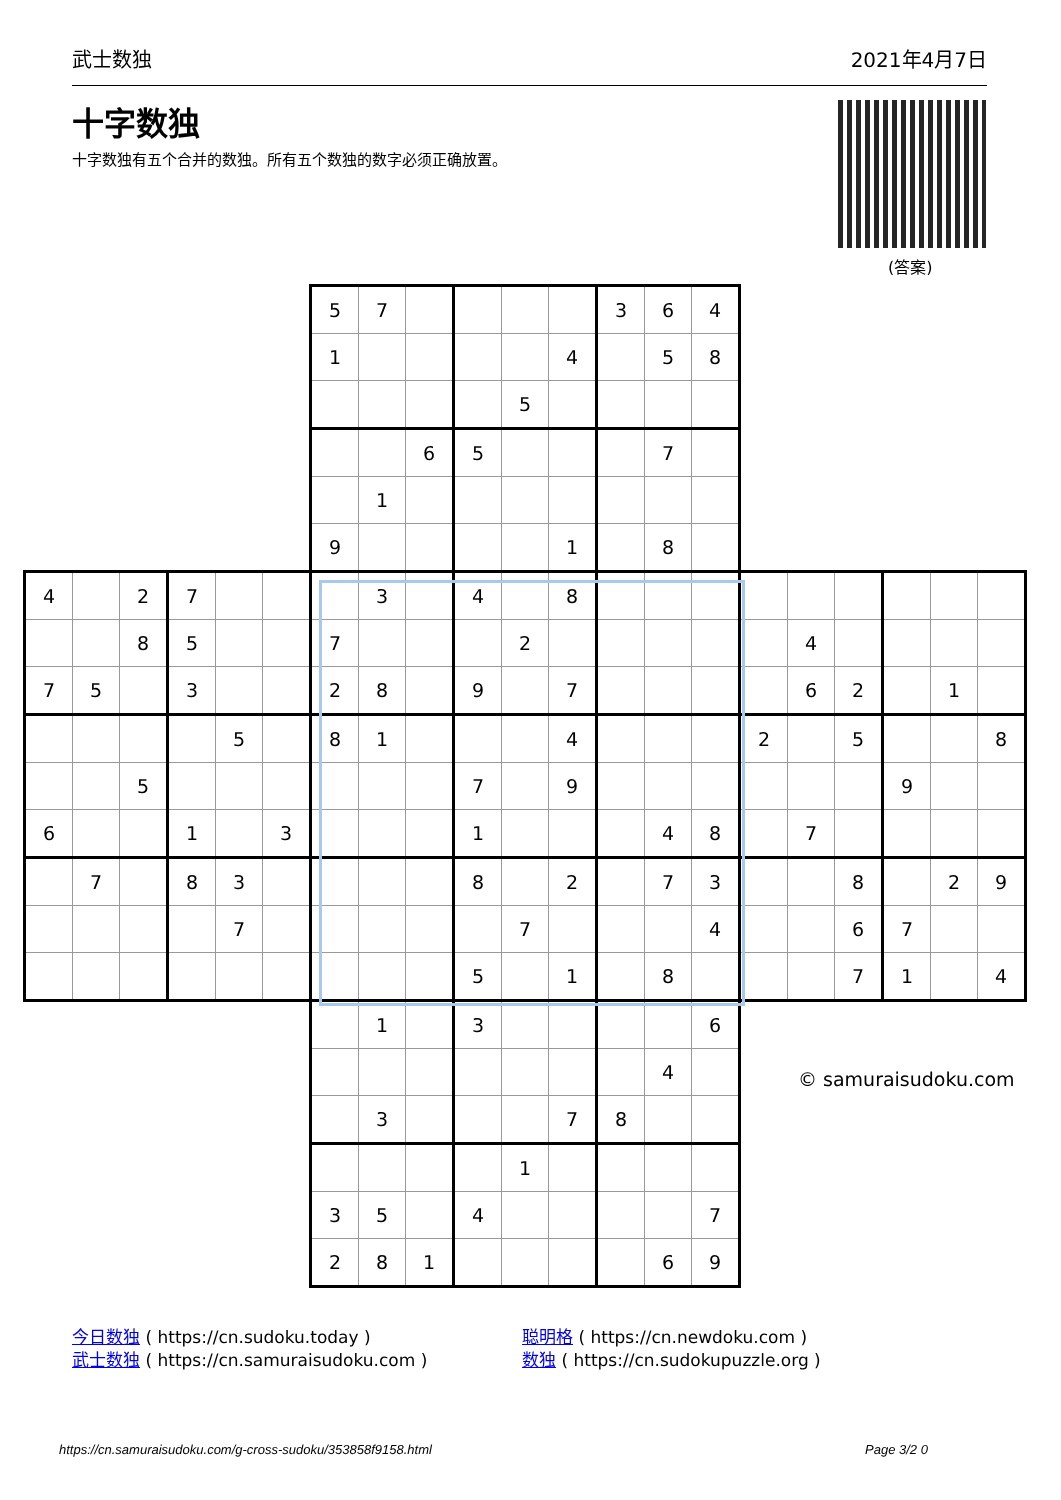武士数独 2021年4月7日
十字数独
十字数独有五个合并的数独。所有五个数独的数字必须正确放置。
(答案)
| | | | | | | 5 | 7 | | | | | 3 | 6 | 4 | | | | | | |
| | | | | | | 1 | | | | | 4 | | 5 | 8 | | | | | | |
| | | | | | | | | | | 5 | | | | | | | | | | |
| | | | | | | | | 6 | 5 | | | | 7 | | | | | | | |
| | | | | | | | 1 | | | | | | | | | | | | | |
| | | | | | | 9 | | | | | 1 | | 8 | | | | | | | |
| 4 | | 2 | 7 | | | | 3 | | 4 | | 8 | | | | | | | | | |
| | | 8 | 5 | | | 7 | | | | 2 | | | | | | 4 | | | | |
| 7 | 5 | | 3 | | | 2 | 8 | | 9 | | 7 | | | | | 6 | 2 | | 1 | |
| | | | | 5 | | 8 | 1 | | | | 4 | | | | 2 | | 5 | | | 8 |
| | | 5 | | | | | | | 7 | | 9 | | | | | | | 9 | | |
| 6 | | | 1 | | 3 | | | | 1 | | | | 4 | 8 | | 7 | | | | |
| | 7 | | 8 | 3 | | | | | 8 | | 2 | | 7 | 3 | | | 8 | | 2 | 9 |
| | | | | 7 | | | | | | 7 | | | | 4 | | | 6 | 7 | | |
| | | | | | | | | | 5 | | 1 | | 8 | | | | 7 | 1 | | 4 |
| | | | | | | | 1 | | 3 | | | | | 6 | | | | | | |
| | | | | | | | | | | | | | 4 | | | | | | | |
| | | | | | | | 3 | | | | 7 | 8 | | | | | | | | |
| | | | | | | | | | | 1 | | | | | | | | | | |
| | | | | | | 3 | 5 | | 4 | | | | | 7 | | | | | | |
| | | | | | | 2 | 8 | 1 | | | | | 6 | 9 | | | | | | |
© samuraisudoku.com
今日数独 ( https://cn.sudoku.today )
武士数独 ( https://cn.samuraisudoku.com )
聪明格 ( https://cn.newdoku.com )
数独 ( https://cn.sudokupuzzle.org )
https://cn.samuraisudoku.com/g-cross-sudoku/353858f9158.html
Page 3/2 0